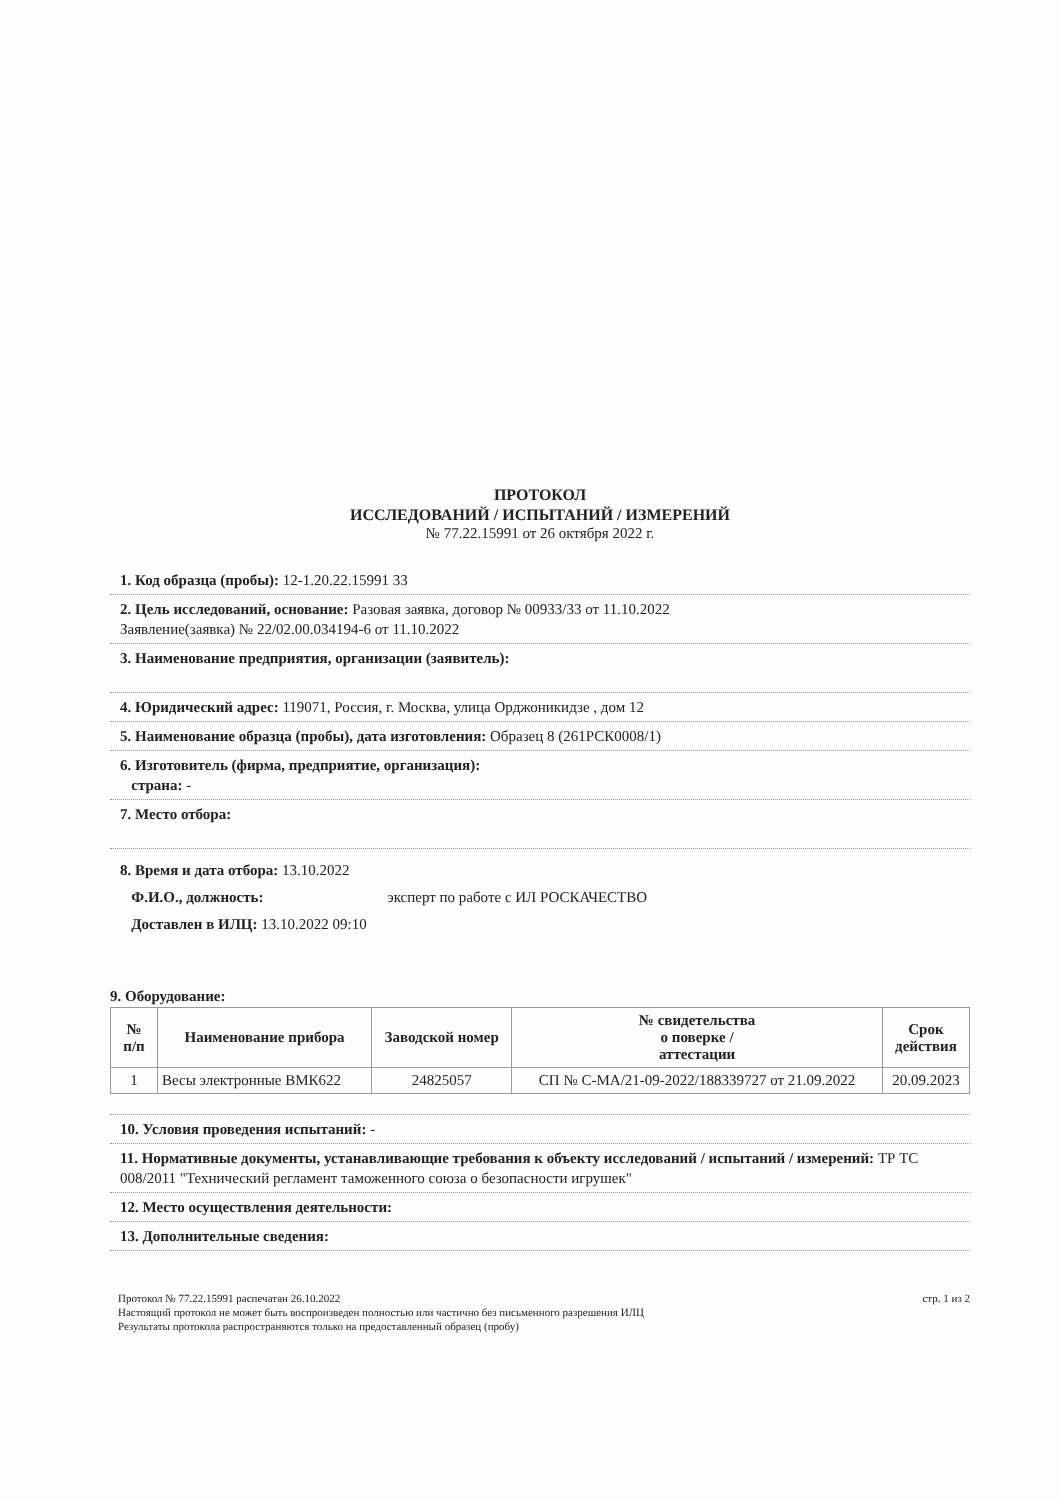ПРОТОКОЛ
ИССЛЕДОВАНИЙ / ИСПЫТАНИЙ / ИЗМЕРЕНИЙ
№ 77.22.15991 от 26 октября 2022 г.
1. Код образца (пробы): 12-1.20.22.15991 33
2. Цель исследований, основание: Разовая заявка, договор № 00933/33 от 11.10.2022
Заявление(заявка) № 22/02.00.034194-6 от 11.10.2022
3. Наименование предприятия, организации (заявитель):
4. Юридический адрес: 119071, Россия, г. Москва, улица Орджоникидзе , дом 12
5. Наименование образца (пробы), дата изготовления: Образец 8 (261РСК0008/1)
6. Изготовитель (фирма, предприятие, организация):
страна: -
7. Место отбора:
8. Время и дата отбора: 13.10.2022
Ф.И.О., должность: эксперт по работе с ИЛ РОСКАЧЕСТВО
Доставлен в ИЛЦ: 13.10.2022 09:10
9. Оборудование:
| № п/п | Наименование прибора | Заводской номер | № свидетельства о поверке / аттестации | Срок действия |
| --- | --- | --- | --- | --- |
| 1 | Весы электронные ВМК622 | 24825057 | СП № С-МА/21-09-2022/188339727 от 21.09.2022 | 20.09.2023 |
10. Условия проведения испытаний: -
11. Нормативные документы, устанавливающие требования к объекту исследований / испытаний / измерений: ТР ТС 008/2011 "Технический регламент таможенного союза о безопасности игрушек"
12. Место осуществления деятельности:
13. Дополнительные сведения:
Протокол № 77.22.15991 распечатан 26.10.2022
Настоящий протокол не может быть воспроизведен полностью или частично без письменного разрешения ИЛЦ
Результаты протокола распространяются только на предоставленный образец (пробу)
стр. 1 из 2